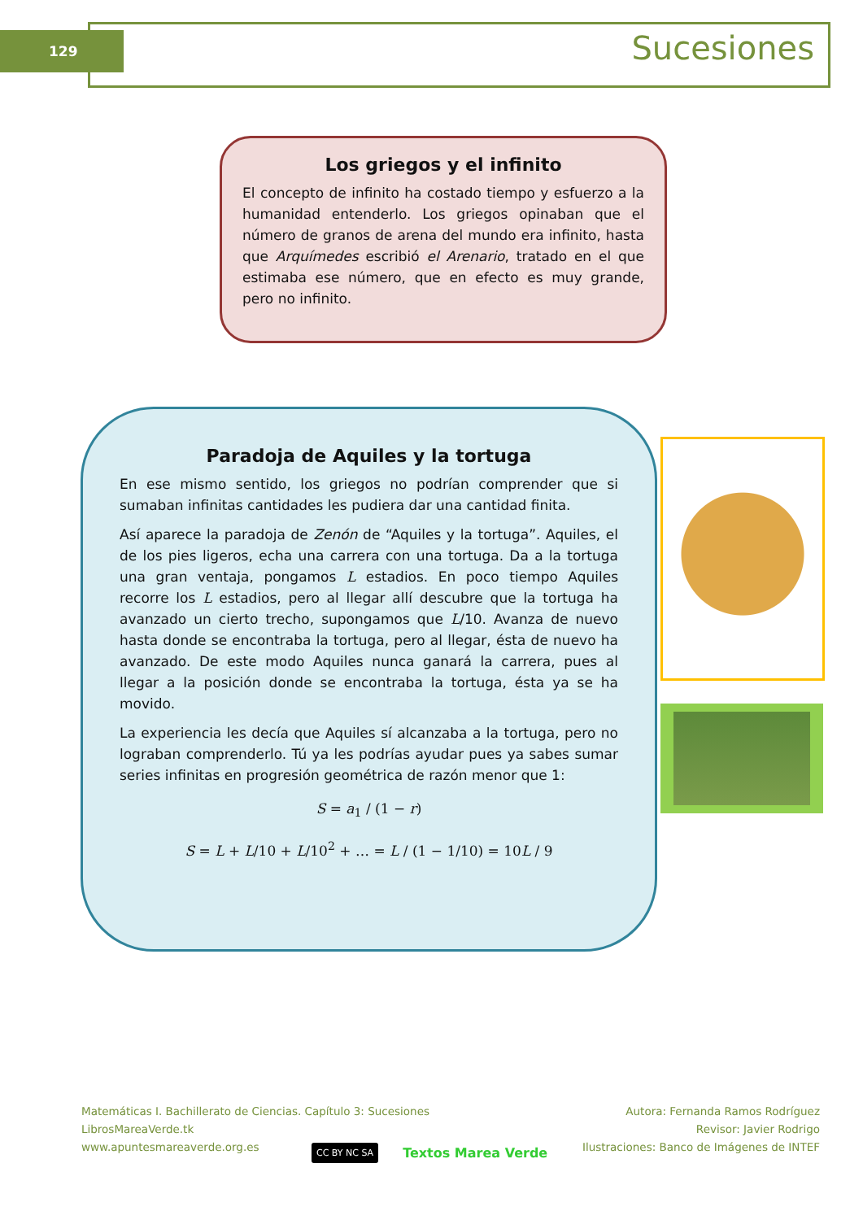129 Sucesiones
Los griegos y el infinito
El concepto de infinito ha costado tiempo y esfuerzo a la humanidad entenderlo. Los griegos opinaban que el número de granos de arena del mundo era infinito, hasta que Arquímedes escribió el Arenario, tratado en el que estimaba ese número, que en efecto es muy grande, pero no infinito.
Paradoja de Aquiles y la tortuga
En ese mismo sentido, los griegos no podrían comprender que si sumaban infinitas cantidades les pudiera dar una cantidad finita.
Así aparece la paradoja de Zenón de “Aquiles y la tortuga”. Aquiles, el de los pies ligeros, echa una carrera con una tortuga. Da a la tortuga una gran ventaja, pongamos L estadios. En poco tiempo Aquiles recorre los L estadios, pero al llegar allí descubre que la tortuga ha avanzado un cierto trecho, supongamos que L/10. Avanza de nuevo hasta donde se encontraba la tortuga, pero al llegar, ésta de nuevo ha avanzado. De este modo Aquiles nunca ganará la carrera, pues al llegar a la posición donde se encontraba la tortuga, ésta ya se ha movido.
La experiencia les decía que Aquiles sí alcanzaba a la tortuga, pero no lograban comprenderlo. Tú ya les podrías ayudar pues ya sabes sumar series infinitas en progresión geométrica de razón menor que 1:
S = a<sub>1</sub> / (1 − r)
S = L + L/10 + L/10<sup>2</sup> + … = L / (1 − 1/10) = 10L / 9
Matemáticas I. Bachillerato de Ciencias. Capítulo 3: Sucesiones
LibrosMareaVerde.tk
www.apuntesmareaverde.org.es
Autora: Fernanda Ramos Rodríguez
Revisor: Javier Rodrigo
Ilustraciones: Banco de Imágenes de INTEF
CC BY NC SA
Textos Marea Verde